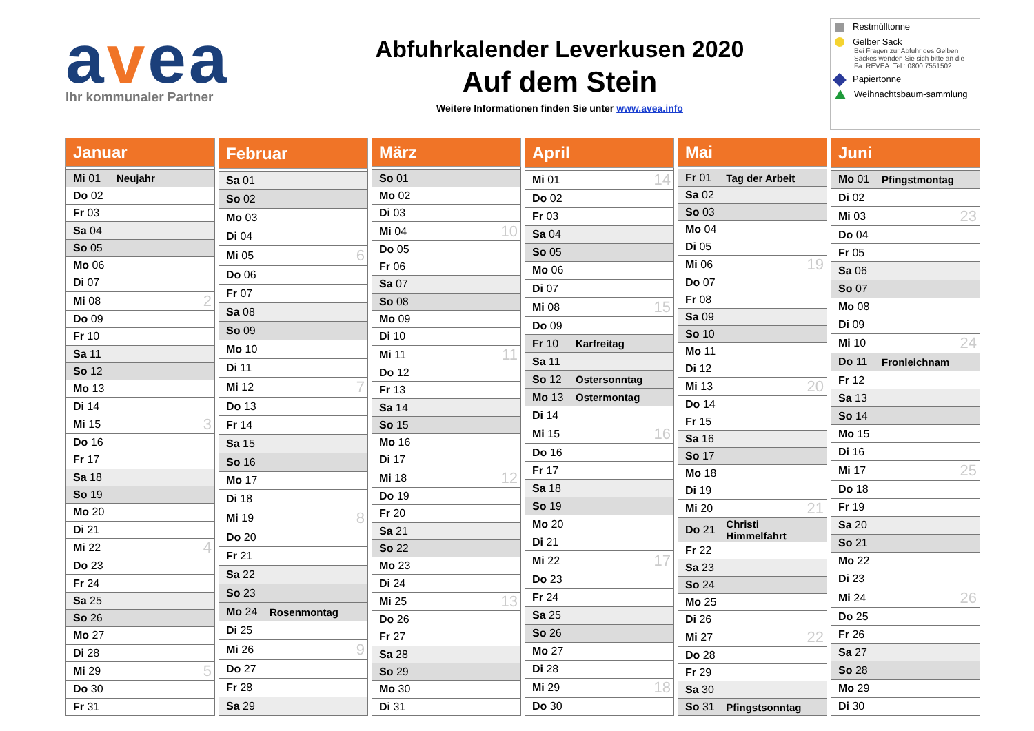avea
Ihr kommunaler Partner
Abfuhrkalender Leverkusen 2020
Auf dem Stein
Weitere Informationen finden Sie unter www.avea.info
Restmülltonne
Gelber Sack
Bei Fragen zur Abfuhr des Gelben Sackes wenden Sie sich bitte an die Fa. REVEA. Tel.: 0800 7551502.
Papiertonne
Weihnachtsbaum-sammlung
| Januar | | |
| --- | --- | --- |
| Mi 01 | Neujahr | |
| Do 02 | | |
| Fr 03 | | |
| Sa 04 | | |
| So 05 | | |
| Mo 06 | | |
| Di 07 | | |
| Mi 08 | | 2 |
| Do 09 | | |
| Fr 10 | | |
| Sa 11 | | |
| So 12 | | |
| Mo 13 | | |
| Di 14 | | |
| Mi 15 | | 3 |
| Do 16 | | |
| Fr 17 | | |
| Sa 18 | | |
| So 19 | | |
| Mo 20 | | |
| Di 21 | | |
| Mi 22 | | 4 |
| Do 23 | | |
| Fr 24 | | |
| Sa 25 | | |
| So 26 | | |
| Mo 27 | | |
| Di 28 | | |
| Mi 29 | | 5 |
| Do 30 | | |
| Fr 31 | | |
| Februar | | |
| --- | --- | --- |
| Sa 01 | | |
| So 02 | | |
| Mo 03 | | |
| Di 04 | | |
| Mi 05 | | 6 |
| Do 06 | | |
| Fr 07 | | |
| Sa 08 | | |
| So 09 | | |
| Mo 10 | | |
| Di 11 | | |
| Mi 12 | | 7 |
| Do 13 | | |
| Fr 14 | | |
| Sa 15 | | |
| So 16 | | |
| Mo 17 | | |
| Di 18 | | |
| Mi 19 | | 8 |
| Do 20 | | |
| Fr 21 | | |
| Sa 22 | | |
| So 23 | | |
| Mo 24 | Rosenmontag | |
| Di 25 | | |
| Mi 26 | | 9 |
| Do 27 | | |
| Fr 28 | | |
| Sa 29 | | |
| März | | |
| --- | --- | --- |
| So 01 | | |
| Mo 02 | | |
| Di 03 | | |
| Mi 04 | | 10 |
| Do 05 | | |
| Fr 06 | | |
| Sa 07 | | |
| So 08 | | |
| Mo 09 | | |
| Di 10 | | |
| Mi 11 | | 11 |
| Do 12 | | |
| Fr 13 | | |
| Sa 14 | | |
| So 15 | | |
| Mo 16 | | |
| Di 17 | | |
| Mi 18 | | 12 |
| Do 19 | | |
| Fr 20 | | |
| Sa 21 | | |
| So 22 | | |
| Mo 23 | | |
| Di 24 | | |
| Mi 25 | | 13 |
| Do 26 | | |
| Fr 27 | | |
| Sa 28 | | |
| So 29 | | |
| Mo 30 | | |
| Di 31 | | |
| April | | |
| --- | --- | --- |
| Mi 01 | | 14 |
| Do 02 | | |
| Fr 03 | | |
| Sa 04 | | |
| So 05 | | |
| Mo 06 | | |
| Di 07 | | |
| Mi 08 | | 15 |
| Do 09 | | |
| Fr 10 | Karfreitag | |
| Sa 11 | | |
| So 12 | Ostersonntag | |
| Mo 13 | Ostermontag | |
| Di 14 | | |
| Mi 15 | | 16 |
| Do 16 | | |
| Fr 17 | | |
| Sa 18 | | |
| So 19 | | |
| Mo 20 | | |
| Di 21 | | |
| Mi 22 | | 17 |
| Do 23 | | |
| Fr 24 | | |
| Sa 25 | | |
| So 26 | | |
| Mo 27 | | |
| Di 28 | | |
| Mi 29 | | 18 |
| Do 30 | | |
| Mai | | |
| --- | --- | --- |
| Fr 01 | Tag der Arbeit | |
| Sa 02 | | |
| So 03 | | |
| Mo 04 | | |
| Di 05 | | |
| Mi 06 | | 19 |
| Do 07 | | |
| Fr 08 | | |
| Sa 09 | | |
| So 10 | | |
| Mo 11 | | |
| Di 12 | | |
| Mi 13 | | 20 |
| Do 14 | | |
| Fr 15 | | |
| Sa 16 | | |
| So 17 | | |
| Mo 18 | | |
| Di 19 | | |
| Mi 20 | | 21 |
| Do 21 | Christi Himmelfahrt | |
| Fr 22 | | |
| Sa 23 | | |
| So 24 | | |
| Mo 25 | | |
| Di 26 | | |
| Mi 27 | | 22 |
| Do 28 | | |
| Fr 29 | | |
| Sa 30 | | |
| So 31 | Pfingstsonntag | |
| Juni | | |
| --- | --- | --- |
| Mo 01 | Pfingstmontag | |
| Di 02 | | |
| Mi 03 | | 23 |
| Do 04 | | |
| Fr 05 | | |
| Sa 06 | | |
| So 07 | | |
| Mo 08 | | |
| Di 09 | | |
| Mi 10 | | 24 |
| Do 11 | Fronleichnam | |
| Fr 12 | | |
| Sa 13 | | |
| So 14 | | |
| Mo 15 | | |
| Di 16 | | |
| Mi 17 | | 25 |
| Do 18 | | |
| Fr 19 | | |
| Sa 20 | | |
| So 21 | | |
| Mo 22 | | |
| Di 23 | | |
| Mi 24 | | 26 |
| Do 25 | | |
| Fr 26 | | |
| Sa 27 | | |
| So 28 | | |
| Mo 29 | | |
| Di 30 | | |